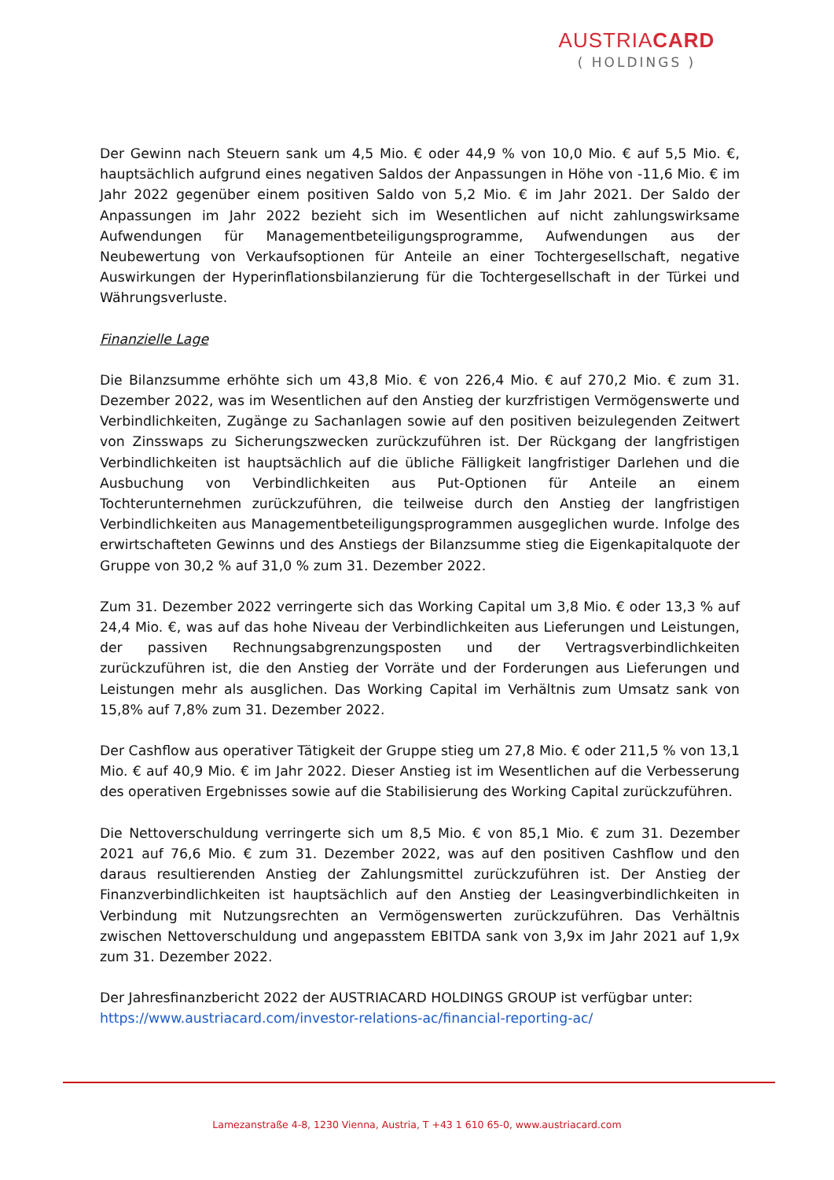AUSTRIACARD
( HOLDINGS )
Der Gewinn nach Steuern sank um 4,5 Mio. € oder 44,9 % von 10,0 Mio. € auf 5,5 Mio. €, hauptsächlich aufgrund eines negativen Saldos der Anpassungen in Höhe von -11,6 Mio. € im Jahr 2022 gegenüber einem positiven Saldo von 5,2 Mio. € im Jahr 2021. Der Saldo der Anpassungen im Jahr 2022 bezieht sich im Wesentlichen auf nicht zahlungswirksame Aufwendungen für Managementbeteiligungsprogramme, Aufwendungen aus der Neubewertung von Verkaufsoptionen für Anteile an einer Tochtergesellschaft, negative Auswirkungen der Hyperinflationsbilanzierung für die Tochtergesellschaft in der Türkei und Währungsverluste.
Finanzielle Lage
Die Bilanzsumme erhöhte sich um 43,8 Mio. € von 226,4 Mio. € auf 270,2 Mio. € zum 31. Dezember 2022, was im Wesentlichen auf den Anstieg der kurzfristigen Vermögenswerte und Verbindlichkeiten, Zugänge zu Sachanlagen sowie auf den positiven beizulegenden Zeitwert von Zinsswaps zu Sicherungszwecken zurückzuführen ist. Der Rückgang der langfristigen Verbindlichkeiten ist hauptsächlich auf die übliche Fälligkeit langfristiger Darlehen und die Ausbuchung von Verbindlichkeiten aus Put-Optionen für Anteile an einem Tochterunternehmen zurückzuführen, die teilweise durch den Anstieg der langfristigen Verbindlichkeiten aus Managementbeteiligungsprogrammen ausgeglichen wurde. Infolge des erwirtschafteten Gewinns und des Anstiegs der Bilanzsumme stieg die Eigenkapitalquote der Gruppe von 30,2 % auf 31,0 % zum 31. Dezember 2022.
Zum 31. Dezember 2022 verringerte sich das Working Capital um 3,8 Mio. € oder 13,3 % auf 24,4 Mio. €, was auf das hohe Niveau der Verbindlichkeiten aus Lieferungen und Leistungen, der passiven Rechnungsabgrenzungsposten und der Vertragsverbindlichkeiten zurückzuführen ist, die den Anstieg der Vorräte und der Forderungen aus Lieferungen und Leistungen mehr als ausglichen. Das Working Capital im Verhältnis zum Umsatz sank von 15,8% auf 7,8% zum 31. Dezember 2022.
Der Cashflow aus operativer Tätigkeit der Gruppe stieg um 27,8 Mio. € oder 211,5 % von 13,1 Mio. € auf 40,9 Mio. € im Jahr 2022. Dieser Anstieg ist im Wesentlichen auf die Verbesserung des operativen Ergebnisses sowie auf die Stabilisierung des Working Capital zurückzuführen.
Die Nettoverschuldung verringerte sich um 8,5 Mio. € von 85,1 Mio. € zum 31. Dezember 2021 auf 76,6 Mio. € zum 31. Dezember 2022, was auf den positiven Cashflow und den daraus resultierenden Anstieg der Zahlungsmittel zurückzuführen ist. Der Anstieg der Finanzverbindlichkeiten ist hauptsächlich auf den Anstieg der Leasingverbindlichkeiten in Verbindung mit Nutzungsrechten an Vermögenswerten zurückzuführen. Das Verhältnis zwischen Nettoverschuldung und angepasstem EBITDA sank von 3,9x im Jahr 2021 auf 1,9x zum 31. Dezember 2022.
Der Jahresfinanzbericht 2022 der AUSTRIACARD HOLDINGS GROUP ist verfügbar unter:
https://www.austriacard.com/investor-relations-ac/financial-reporting-ac/
Lamezanstraße 4-8, 1230 Vienna, Austria, T +43 1 610 65-0, www.austriacard.com